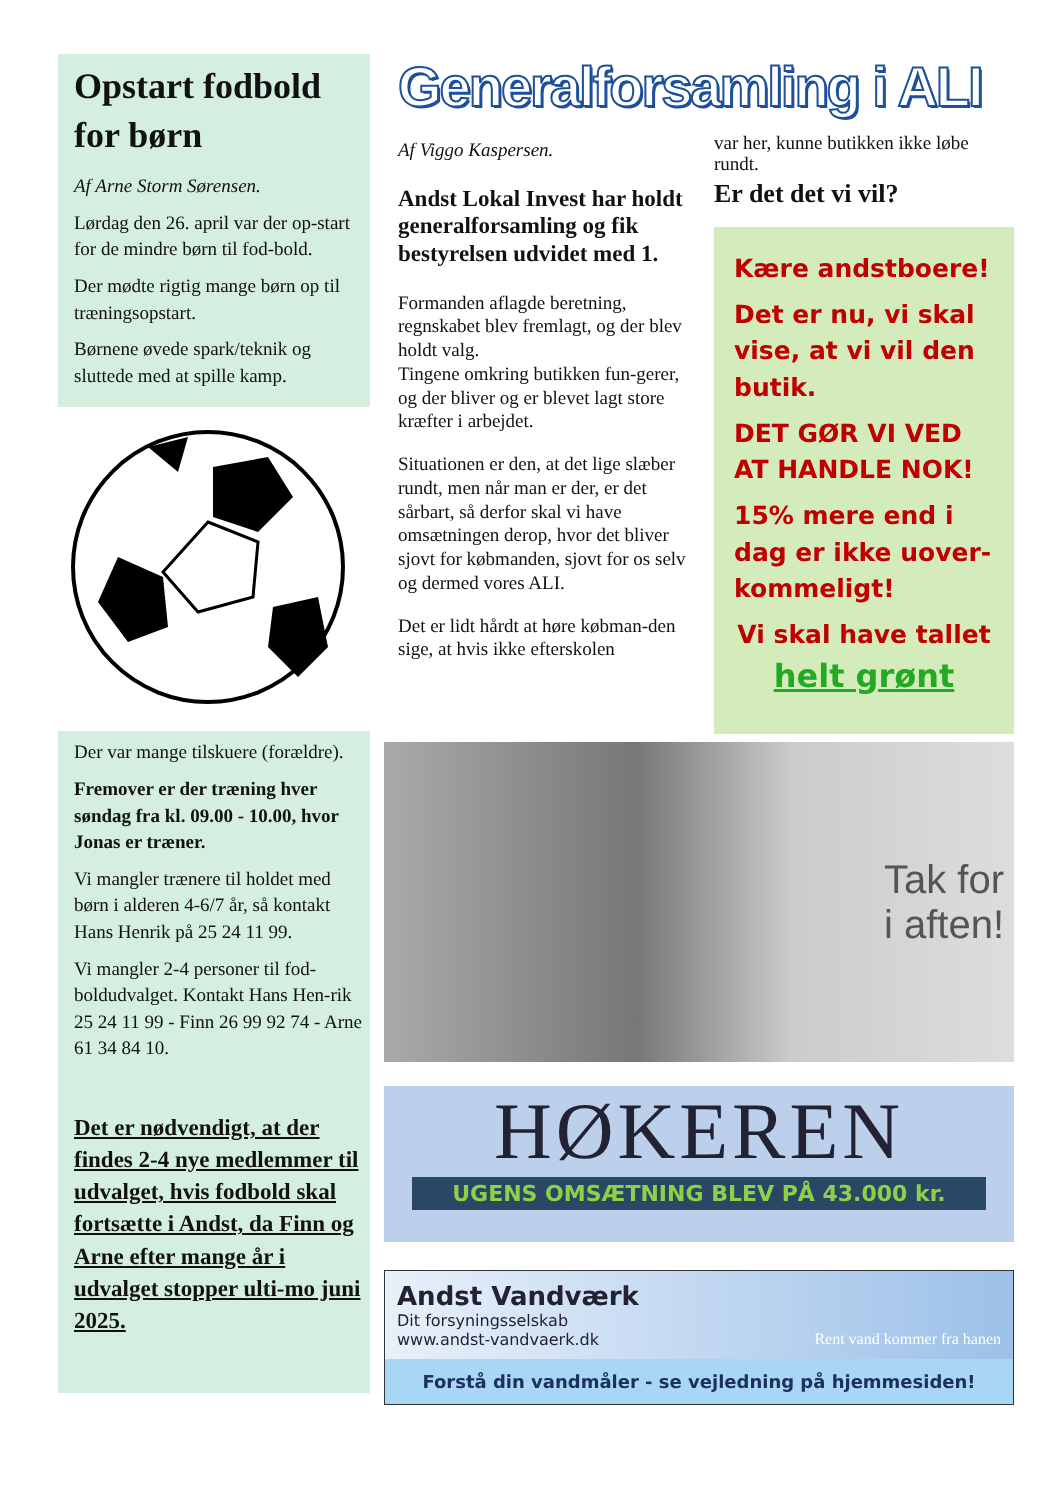Opstart fodbold for børn
Af Arne Storm Sørensen.
Lørdag den 26. april var der op-start for de mindre børn til fod-bold.
Der mødte rigtig mange børn op til træningsopstart.
Børnene øvede spark/teknik og sluttede med at spille kamp.
Der var mange tilskuere (forældre).
Fremover er der træning hver søndag fra kl. 09.00 - 10.00, hvor Jonas er træner.
Vi mangler trænere til holdet med børn i alderen 4-6/7 år, så kontakt Hans Henrik på 25 24 11 99.
Vi mangler 2-4 personer til fod-boldudvalget. Kontakt Hans Hen-rik 25 24 11 99 - Finn 26 99 92 74 - Arne 61 34 84 10.
Det er nødvendigt, at der findes 2-4 nye medlemmer til udvalget, hvis fodbold skal fortsætte i Andst, da Finn og Arne efter mange år i udvalget stopper ulti-mo juni 2025.
Generalforsamling i ALI
Af Viggo Kaspersen.
Andst Lokal Invest har holdt generalforsamling og fik bestyrelsen udvidet med 1.
Formanden aflagde beretning, regnskabet blev fremlagt, og der blev holdt valg.
Tingene omkring butikken fun-gerer, og der bliver og er blevet lagt store kræfter i arbejdet.
Situationen er den, at det lige slæber rundt, men når man er der, er det sårbart, så derfor skal vi have omsætningen derop, hvor det bliver sjovt for købmanden, sjovt for os selv og dermed vores ALI.
Det er lidt hårdt at høre købman-den sige, at hvis ikke efterskolen
var her, kunne butikken ikke løbe rundt.
Er det det vi vil?
Kære andstboere!
Det er nu, vi skal vise, at vi vil den butik.
DET GØR VI VED AT HANDLE NOK!
15% mere end i dag er ikke uover-kommeligt!
Vi skal have tallet
helt grønt
Tak for
i aften!
HØKEREN
UGENS OMSÆTNING BLEV PÅ 43.000 kr.
Andst Vandværk
Dit forsyningsselskab
www.andst-vandvaerk.dk Rent vand kommer fra hanen
Forstå din vandmåler - se vejledning på hjemmesiden!